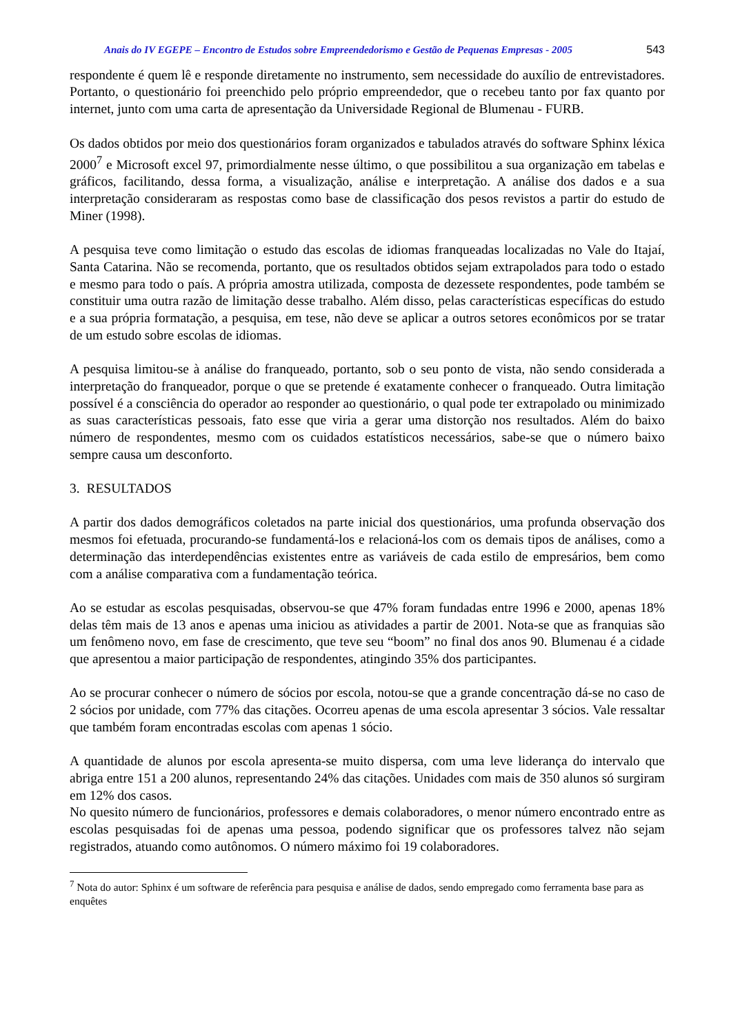Anais do IV EGEPE – Encontro de Estudos sobre Empreendedorismo e Gestão de Pequenas Empresas - 2005 543
respondente é quem lê e responde diretamente no instrumento, sem necessidade do auxílio de entrevistadores. Portanto, o questionário foi preenchido pelo próprio empreendedor, que o recebeu tanto por fax quanto por internet, junto com uma carta de apresentação da Universidade Regional de Blumenau - FURB.
Os dados obtidos por meio dos questionários foram organizados e tabulados através do software Sphinx léxica 2000<sup>7</sup> e Microsoft excel 97, primordialmente nesse último, o que possibilitou a sua organização em tabelas e gráficos, facilitando, dessa forma, a visualização, análise e interpretação. A análise dos dados e a sua interpretação consideraram as respostas como base de classificação dos pesos revistos a partir do estudo de Miner (1998).
A pesquisa teve como limitação o estudo das escolas de idiomas franqueadas localizadas no Vale do Itajaí, Santa Catarina. Não se recomenda, portanto, que os resultados obtidos sejam extrapolados para todo o estado e mesmo para todo o país. A própria amostra utilizada, composta de dezessete respondentes, pode também se constituir uma outra razão de limitação desse trabalho. Além disso, pelas características específicas do estudo e a sua própria formatação, a pesquisa, em tese, não deve se aplicar a outros setores econômicos por se tratar de um estudo sobre escolas de idiomas.
A pesquisa limitou-se à análise do franqueado, portanto, sob o seu ponto de vista, não sendo considerada a interpretação do franqueador, porque o que se pretende é exatamente conhecer o franqueado. Outra limitação possível é a consciência do operador ao responder ao questionário, o qual pode ter extrapolado ou minimizado as suas características pessoais, fato esse que viria a gerar uma distorção nos resultados. Além do baixo número de respondentes, mesmo com os cuidados estatísticos necessários, sabe-se que o número baixo sempre causa um desconforto.
3. RESULTADOS
A partir dos dados demográficos coletados na parte inicial dos questionários, uma profunda observação dos mesmos foi efetuada, procurando-se fundamentá-los e relacioná-los com os demais tipos de análises, como a determinação das interdependências existentes entre as variáveis de cada estilo de empresários, bem como com a análise comparativa com a fundamentação teórica.
Ao se estudar as escolas pesquisadas, observou-se que 47% foram fundadas entre 1996 e 2000, apenas 18% delas têm mais de 13 anos e apenas uma iniciou as atividades a partir de 2001. Nota-se que as franquias são um fenômeno novo, em fase de crescimento, que teve seu “boom” no final dos anos 90. Blumenau é a cidade que apresentou a maior participação de respondentes, atingindo 35% dos participantes.
Ao se procurar conhecer o número de sócios por escola, notou-se que a grande concentração dá-se no caso de 2 sócios por unidade, com 77% das citações. Ocorreu apenas de uma escola apresentar 3 sócios. Vale ressaltar que também foram encontradas escolas com apenas 1 sócio.
A quantidade de alunos por escola apresenta-se muito dispersa, com uma leve liderança do intervalo que abriga entre 151 a 200 alunos, representando 24% das citações. Unidades com mais de 350 alunos só surgiram em 12% dos casos.
No quesito número de funcionários, professores e demais colaboradores, o menor número encontrado entre as escolas pesquisadas foi de apenas uma pessoa, podendo significar que os professores talvez não sejam registrados, atuando como autônomos. O número máximo foi 19 colaboradores.
<sup>7</sup> Nota do autor: Sphinx é um software de referência para pesquisa e análise de dados, sendo empregado como ferramenta base para as enquêtes